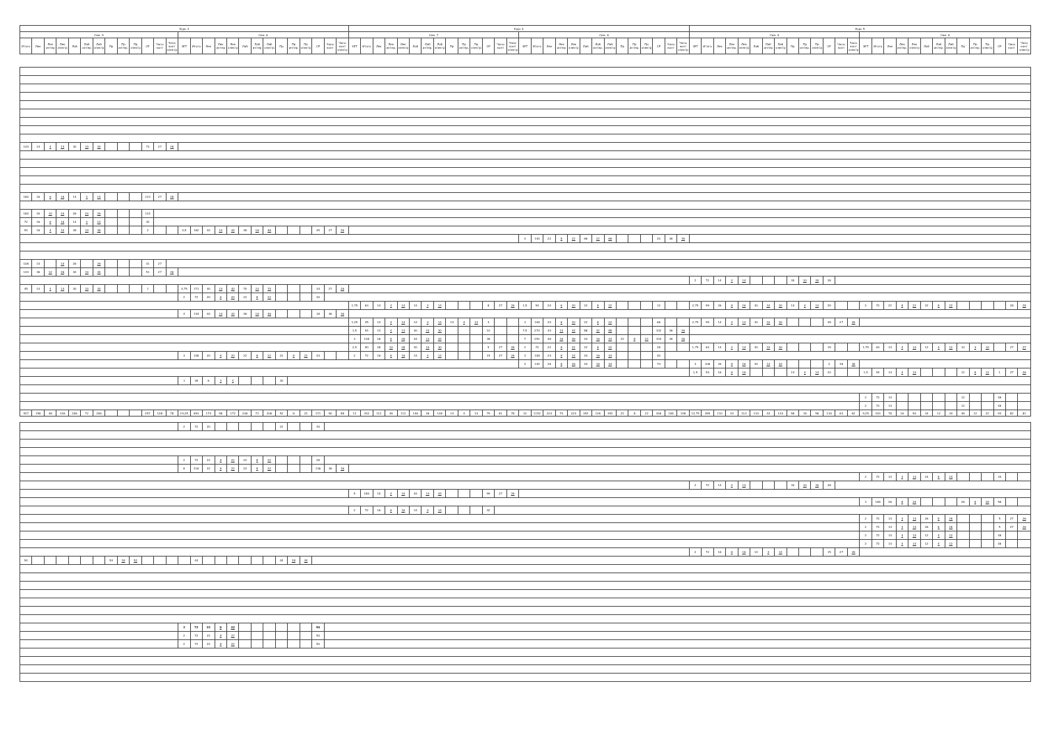| Курс 3 | | | | | | | | | | | | | | | | | | | | | | | | | | | Курс 4 | | | | | | | | | | | | | | | | | | | | | | | | | | | | Курс 5 | | | | | | | | | | | | | | | | | | | | | | | | | | | |
| --- | --- | --- | --- | --- | --- | --- | --- | --- | --- | --- | --- | --- | --- | --- | --- | --- | --- | --- | --- | --- | --- | --- | --- | --- | --- | --- | --- | --- | --- | --- | --- | --- | --- | --- | --- | --- | --- | --- | --- | --- | --- | --- | --- | --- | --- | --- | --- | --- | --- | --- | --- | --- | --- | --- | --- | --- | --- | --- | --- | --- | --- | --- | --- | --- | --- | --- | --- | --- | --- | --- | --- | --- | --- | --- | --- | --- | --- | --- | --- | --- | --- | --- |
| Сем. 5 | | | | | | | | | | | | | Сем. 6 | | | | | | | | | | | | | | Сем. 7 | | | | | | | | | | | | | | Сем. 8 | | | | | | | | | | | | | | Сем. 9 | | | | | | | | | | | | | | Сем. А | | | | | | | | | | | | | |
| Итого | Лек | Лек интер | Лек электр | Лаб | Лаб интер | Лаб электр | Пр | Пр интер. | Пр электр | СР | Часы конт | Часы конт электр | ЗЕТ | Итого | Лек | Лек интер | Лек электр | Лаб | Лаб интер | Лаб электр | Пр | Пр интер. | Пр электр | СР | Часы конт | Часы конт электр | ЗЕТ | Итого | Лек | Лек интер. | Лек электр | Лаб | Лаб интер. | Лаб электр | Пр | Пр интер. | Пр электр | СР | Часы конт | Часы конт электр | ЗЕТ | Итого | Лек | Лек интер | Лек электр | Лаб | Лаб интер. | Лаб электр | Пр | Пр интер. | Пр электр | СР | Часы конт | Часы конт электр | ЗЕТ | Итого | Лек | Лек интер. | Лек электр | Лаб | Лаб интер | Лаб электр | Пр | Пр интер. | Пр электр | СР | Часы конт | Часы конт электр | ЗЕТ | Итого | Лек | Лек интер. | Лек электр | Лаб | Лаб интер. | Лаб электр | Пр | Пр интер. | Пр электр | СР | Часы конт | Часы конт электр |
| 144 | 14 | 4 | 14 | 30 | 10 | 30 | | | | 73 | 27 | 26 | | | | | | | | | | | | | | | | | | | | | | | | | | | | | | | | | | | | | | | | | | | | | | | | | | | | | | | | | | | | | | | | | | | | | | |
| 180 | 16 | 6 | 16 | 14 | 4 | 14 | | | | 123 | 27 | 26 | | | | | | | | | | | | | | | | | | | | | | | | | | | | | | | | | | | | | | | | | | | | | | | | | | | | | | | | | | | | | | | | | | | | | | |
| 180 | 30 | 10 | 30 | 26 | 20 | 26 | | | | 124 | | | | | | | | | | | | | | | | | | | | | | | | | | | | | | | | | | | | | | | | | | | | | | | | | | | | | | | | | | | | | | | | | | | | | | | | |
| 72 | 16 | 6 | 16 | 14 | 4 | 14 | | | | 42 | | | | | | | | | | | | | | | | | | | | | | | | | | | | | | | | | | | | | | | | | | | | | | | | | | | | | | | | | | | | | | | | | | | | | | | | |
| 54 | 16 | 4 | 10 | 36 | 14 | 36 | | | | 2 | | | 4,5 | 162 | 44 | 14 | 44 | 46 | 16 | 46 | | | | 45 | 27 | 26 | | | | | | | | | | | | | | | | | | | | | | | | | | | | | | | | | | | | | | | | | | | | | | | | | | | | | | | | |
| | | | | | | | | | | | | | | | | | | | | | | | | | | | | | | | | | | | | | | | | | 4 | 144 | 22 | 8 | 22 | 66 | 22 | 66 | | | | 20 | 36 | 36 | | | | | | | | | | | | | | | | | | | | | | | | | | | | |
| 108 | 14 | | 10 | 26 | | 26 | | | | 41 | 27 | | | | | | | | | | | | | | | | | | | | | | | | | | | | | | | | | | | | | | | | | | | | | | | | | | | | | | | | | | | | | | | | | | | | | | | |
| 144 | 36 | 12 | 36 | 30 | 10 | 30 | | | | 51 | 27 | 26 | | | | | | | | | | | | | | | | | | | | | | | | | | | | | | | | | | | | | | | | | | | | | | | | | | | | | | | | | | | | | | | | | | | | | | |
| | | | | | | | | | | | | | | | | | | | | | | | | | | | | | | | | | | | | | | | | | | | | | | | | | | | | | | | 2 | 72 | 14 | 4 | 14 | | | | 30 | 10 | 30 | 28 | | | | | | | | | | | | | | | | |
| 45 | 14 | 4 | 14 | 30 | 10 | 30 | | | | 1 | | | 4,75 | 171 | 40 | 14 | 40 | 70 | 24 | 70 | | | | 34 | 27 | 26 | | | | | | | | | | | | | | | | | | | | | | | | | | | | | | | | | | | | | | | | | | | | | | | | | | | | | | | | |
| | | | | | | | | | | | | | 2 | 72 | 20 | 6 | 20 | 22 | 8 | 22 | | | | 30 | | | | | | | | | | | | | | | | | | | | | | | | | | | | | | | | | | | | | | | | | | | | | | | | | | | | | | | | | | |
| | | | | | | | | | | | | | | | | | | | | | | | | | | | 1,75 | 63 | 14 | 4 | 14 | 14 | 4 | 14 | | | | 8 | 27 | 26 | 1,5 | 54 | 20 | 6 | 20 | 22 | 8 | 22 | | | | 12 | | | 2,75 | 99 | 26 | 8 | 26 | 30 | 10 | 30 | 14 | 4 | 14 | 29 | | | 2 | 72 | 22 | 8 | 22 | 22 | 8 | 22 | | | | | 28 | 28 |
| | | | | | | | | | | | | | 4 | 144 | 44 | 14 | 44 | 46 | 16 | 46 | | | | 18 | 36 | 36 | | | | | | | | | | | | | | | | | | | | | | | | | | | | | | | | | | | | | | | | | | | | | | | | | | | | | | | | |
| | | | | | | | | | | | | | | | | | | | | | | | | | | | 1,25 | 45 | 14 | 4 | 14 | 14 | 4 | 14 | 14 | 4 | 14 | 3 | | | 3 | 108 | 20 | 6 | 20 | 22 | 8 | 22 | | | | 66 | | | 2,75 | 99 | 14 | 4 | 14 | 30 | 10 | 30 | | | | 28 | 27 | 26 | | | | | | | | | | | | | | |
| | | | | | | | | | | | | | | | | | | | | | | | | | | | 1,5 | 54 | 14 | 4 | 14 | 30 | 10 | 30 | | | | 10 | | | 7,5 | 270 | 44 | 14 | 44 | 88 | 32 | 88 | | | | 102 | 36 | 36 | | | | | | | | | | | | | | | | | | | | | | | | | | | | |
| | | | | | | | | | | | | | | | | | | | | | | | | | | | 3 | 108 | 26 | 8 | 26 | 44 | 14 | 44 | | | | 38 | | | 7 | 252 | 46 | 16 | 46 | 44 | 16 | 44 | 22 | 8 | 22 | 104 | 36 | 36 | | | | | | | | | | | | | | | | | | | | | | | | | | | | |
| | | | | | | | | | | | | | | | | | | | | | | | | | | | 2,5 | 90 | 28 | 10 | 28 | 30 | 10 | 30 | | | | 5 | 27 | 26 | 2 | 72 | 22 | 8 | 22 | 22 | 8 | 22 | | | | 28 | | | 1,75 | 63 | 14 | 4 | 14 | 30 | 10 | 30 | | | | 19 | | | 1,75 | 63 | 14 | 4 | 14 | 12 | 4 | 12 | 10 | 4 | 10 | | 27 | 27 |
| | | | | | | | | | | | | | 3 | 108 | 20 | 6 | 20 | 22 | 8 | 22 | 22 | 8 | 22 | 44 | | | 2 | 72 | 16 | 6 | 16 | 14 | 4 | 14 | | | | 15 | 27 | 26 | 3 | 108 | 24 | 8 | 24 | 44 | 16 | 44 | | | | 40 | | | | | | | | | | | | | | | | | | | | | | | | | | | | | | |
| | | | | | | | | | | | | | | | | | | | | | | | | | | | | | | | | | | | | | | | | | 4 | 144 | 26 | 8 | 26 | 44 | 16 | 44 | | | | 74 | | | 3 | 108 | 26 | 8 | 26 | 44 | 14 | 44 | | | | 2 | 36 | 36 | | | | | | | | | | | | | | |
| | | | | | | | | | | | | | | | | | | | | | | | | | | | | | | | | | | | | | | | | | | | | | | | | | | | | | | | 1,5 | 54 | 16 | 6 | 16 | | | | 14 | 4 | 14 | 24 | | | 1,5 | 54 | 14 | 4 | 14 | | | | 12 | 8 | 12 | 1 | 27 | 26 |
| | | | | | | | | | | | | | 1 | 36 | 6 | 4 | 4 | | | | 30 | | | | | | | | | | | | | | | | | | | | | | | | | | | | | | | | | | | | | | | | | | | | | | | | | | | | | | | | | | | | | |
| | | | | | | | | | | | | | | | | | | | | | | | | | | | | | | | | | | | | | | | | | | | | | | | | | | | | | | | | | | | | | | | | | | | | | 2 | 72 | 14 | | | | | | 12 | | | 46 | | |
| | | | | | | | | | | | | | | | | | | | | | | | | | | | | | | | | | | | | | | | | | | | | | | | | | | | | | | | | | | | | | | | | | | | | | 2 | 72 | 14 | | | | | | 12 | | | 46 | | |
| 927 | 156 | 46 | 146 | 206 | 72 | 206 | | | | 457 | 108 | 78 | 19,25 | 693 | 174 | 58 | 172 | 206 | 72 | 206 | 52 | 8 | 22 | 171 | 90 | 88 | 12 | 432 | 112 | 36 | 112 | 146 | 46 | 146 | 14 | 4 | 14 | 79 | 81 | 78 | 32 | 1152 | 224 | 74 | 224 | 352 | 126 | 352 | 22 | 8 | 22 | 446 | 108 | 108 | 13,75 | 495 | 110 | 34 | 110 | 134 | 44 | 134 | 58 | 18 | 58 | 130 | 63 | 62 | 9,25 | 333 | 78 | 16 | 50 | 34 | 12 | 34 | 46 | 12 | 22 | 93 | 82 | 81 |
| | | | | | | | | | | | | | 2 | 72 | 20 | | | | | | 22 | | | 30 | | | | | | | | | | | | | | | | | | | | | | | | | | | | | | | | | | | | | | | | | | | | | |
| | | | | | | | | | | | | | 2 | 72 | 22 | 8 | 22 | 22 | 8 | 22 | | | | 28 | | | | | | | | | | | | | | | | | | | | | | | | | | | | | | | | | | | | | | | | | | | | | |
| | | | | | | | | | | | | | 6 | 216 | 22 | 8 | 22 | 22 | 8 | 22 | | | | 136 | 36 | 36 | | | | | | | | | | | | | | | | | | | | | | | | | | | | | | | | | | | | | | | | | | | |
| | | | | | | | | | | | | | | | | | | | | | | | | | | | | | | | | | | | | | | | | | | | | | | | | | | | | | | | | 2 | 72 | 14 | 4 | 14 | 24 | 8 | 24 | | | | 34 | | |
| | | | | | | | | | | | | | | | | | | | | | | | | | | | | | | | | | | | | | | | | | | 2 | 72 | 14 | 4 | 14 | | | | 30 | 10 | 30 | 28 | | | | | | | | | | | | | | | | |
| | | | | | | | | | | | | | | | | | | | | | | | | | | | 5 | 180 | 10 | 4 | 10 | 44 | 14 | 44 | | | | 99 | 27 | 26 | | | | | | | | | | | | | | | | | | | | | | | | | | | | | |
| | | | | | | | | | | | | | | | | | | | | | | | | | | | | | | | | | | | | | | | | | | | | | | | | | | | | | | | | 3 | 108 | 26 | 8 | 26 | | | | 26 | 8 | 26 | 56 | | |
| | | | | | | | | | | | | | | | | | | | | | | | | | | | 2 | 72 | 16 | 6 | 16 | 14 | 4 | 14 | | | | 42 | | | | | | | | | | | | | | | | | | | | | | | | | | | | | | | |
| | | | | | | | | | | | | | | | | | | | | | | | | | | | | | | | | | | | | | | | | | | | | | | | | | | | | | | | | 2 | 72 | 14 | 4 | 14 | 26 | 8 | 26 | | | | 5 | 27 | 26 |
| | | | | | | | | | | | | | | | | | | | | | | | | | | | | | | | | | | | | | | | | | | | | | | | | | | | | | | | | 2 | 72 | 14 | 4 | 14 | 26 | 8 | 26 | | | | 5 | 27 | 26 |
| | | | | | | | | | | | | | | | | | | | | | | | | | | | | | | | | | | | | | | | | | | | | | | | | | | | | | | | | 2 | 72 | 14 | 4 | 14 | 12 | 4 | 12 | | | | 46 | | |
| | | | | | | | | | | | | | | | | | | | | | | | | | | | | | | | | | | | | | | | | | | | | | | | | | | | | | | | | 2 | 72 | 14 | 4 | 14 | 12 | 4 | 12 | | | | 46 | | |
| | | | | | | | | | | | | | | | | | | | | | | | | | | | | | | | | | | | | | | | | | | 2 | 72 | 16 | 6 | 16 | 14 | 4 | 14 | | | | 15 | 27 | 26 | | | | | | | | | | | | | | |
| 54 | | | | | | | 54 | 18 | 52 | | | | | 44 | | | | | | | 44 | 28 | 44 | | | | | | | | | | | | | | | | | | | | | | | | | | | | | | | | | | | | | | | | | | | | | | |
| | | | | | | | | | | | | | 2 | 72 | 22 | 8 | 22 | | | | | | | 50 | | | | | | | | | | | | | | | | | | | | | | | | | | | | | | | | | | | | | | | | | | | | | |
| | | | | | | | | | | | | | 2 | 72 | 22 | 8 | 22 | | | | | | | 50 | | | | | | | | | | | | | | | | | | | | | | | | | | | | | | | | | | | | | | | | | | | | | |
| | | | | | | | | | | | | | 2 | 72 | 22 | 8 | 22 | | | | | | | 50 | | | | | | | | | | | | | | | | | | | | | | | | | | | | | | | | | | | | | | | | | | | | | |